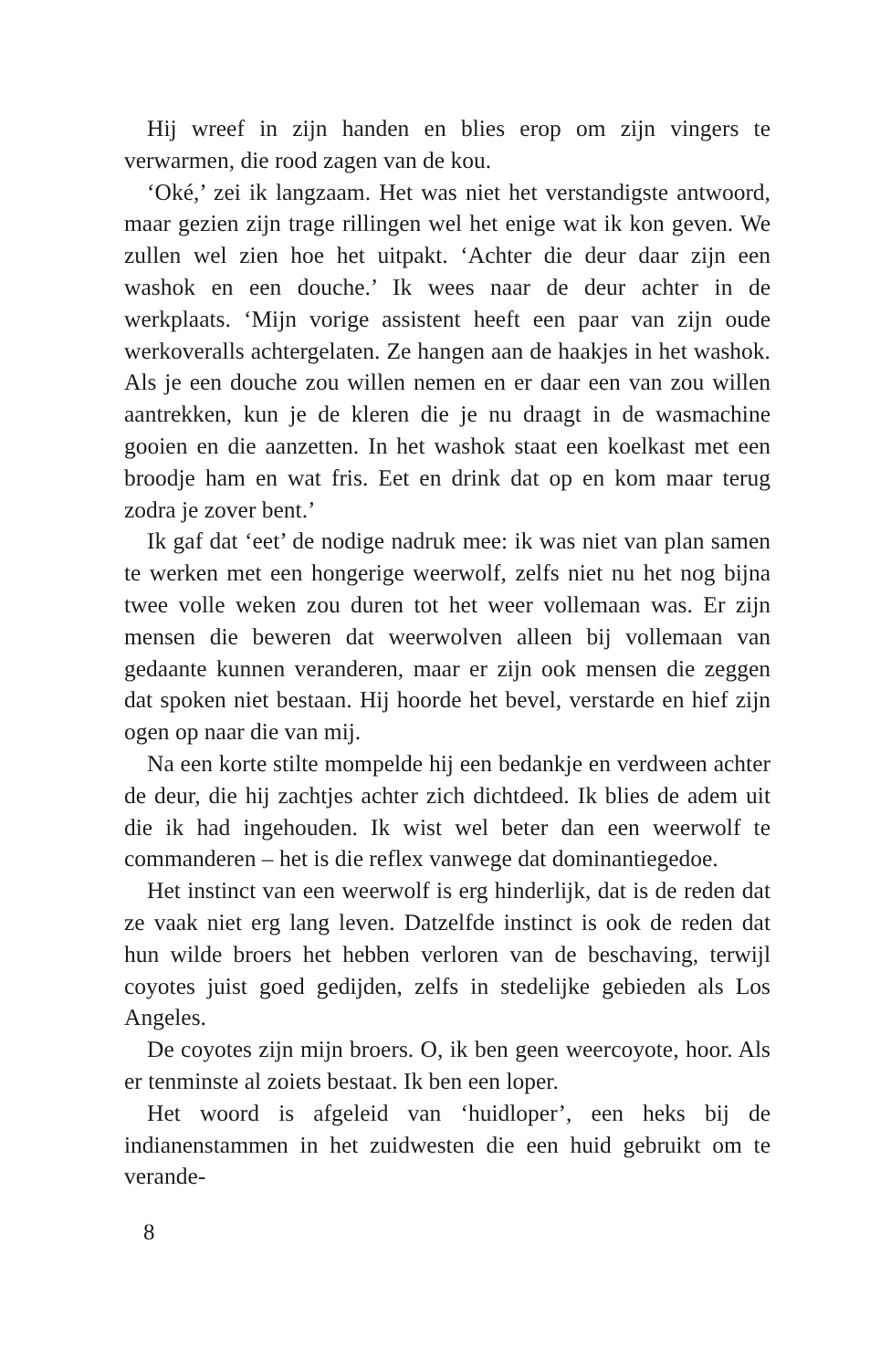Hij wreef in zijn handen en blies erop om zijn vingers te verwarmen, die rood zagen van de kou.
‘Oké,’ zei ik langzaam. Het was niet het verstandigste antwoord, maar gezien zijn trage rillingen wel het enige wat ik kon geven. We zullen wel zien hoe het uitpakt. ‘Achter die deur daar zijn een washok en een douche.’ Ik wees naar de deur achter in de werkplaats. ‘Mijn vorige assistent heeft een paar van zijn oude werkoveralls achtergelaten. Ze hangen aan de haakjes in het washok. Als je een douche zou willen nemen en er daar een van zou willen aantrekken, kun je de kleren die je nu draagt in de wasmachine gooien en die aanzetten. In het washok staat een koelkast met een broodje ham en wat fris. Eet en drink dat op en kom maar terug zodra je zover bent.’
Ik gaf dat ‘eet’ de nodige nadruk mee: ik was niet van plan samen te werken met een hongerige weerwolf, zelfs niet nu het nog bijna twee volle weken zou duren tot het weer vollemaan was. Er zijn mensen die beweren dat weerwolven alleen bij vollemaan van gedaante kunnen veranderen, maar er zijn ook mensen die zeggen dat spoken niet bestaan. Hij hoorde het bevel, verstarde en hief zijn ogen op naar die van mij.
Na een korte stilte mompelde hij een bedankje en verdween achter de deur, die hij zachtjes achter zich dichtdeed. Ik blies de adem uit die ik had ingehouden. Ik wist wel beter dan een weerwolf te commanderen – het is die reflex vanwege dat dominantiegedoe.
Het instinct van een weerwolf is erg hinderlijk, dat is de reden dat ze vaak niet erg lang leven. Datzelfde instinct is ook de reden dat hun wilde broers het hebben verloren van de beschaving, terwijl coyotes juist goed gedijden, zelfs in stedelijke gebieden als Los Angeles.
De coyotes zijn mijn broers. O, ik ben geen weercoyote, hoor. Als er tenminste al zoiets bestaat. Ik ben een loper.
Het woord is afgeleid van ‘huidloper’, een heks bij de indianenstammen in het zuidwesten die een huid gebruikt om te verande-
8